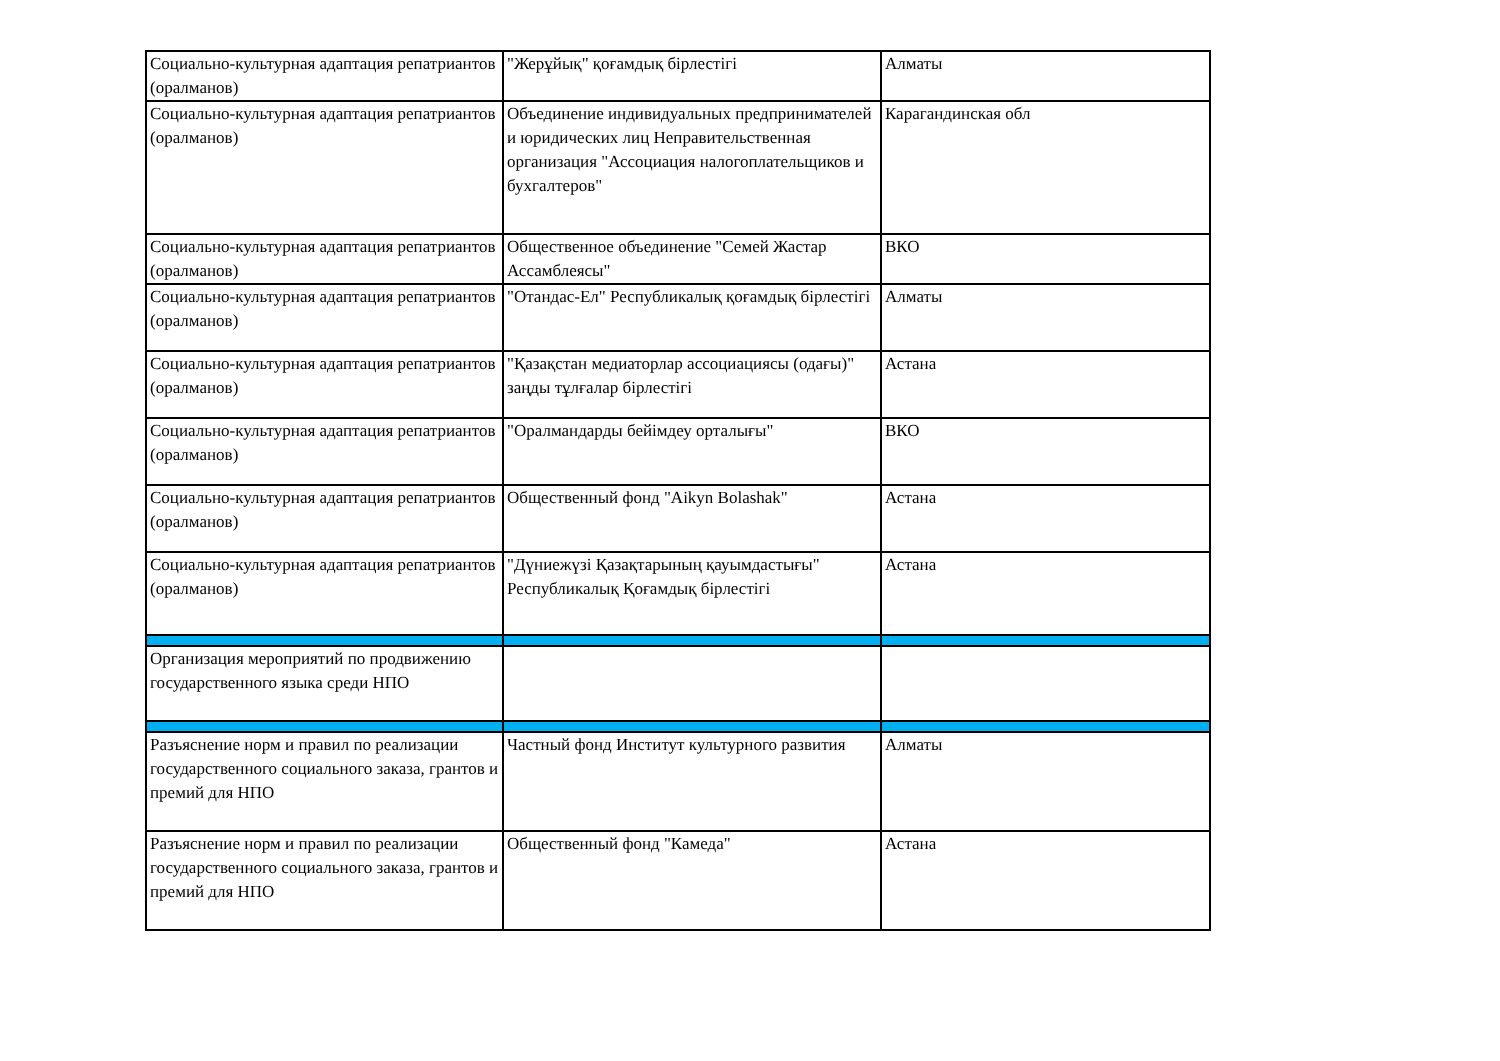| Социально-культурная адаптация репатриантов (оралманов) | "Жерұйық" қоғамдық бірлестігі | Алматы |
| Социально-культурная адаптация репатриантов (оралманов) | Объединение индивидуальных предпринимателей и юридических лиц Неправительственная организация "Ассоциация налогоплательщиков и бухгалтеров" | Карагандинская обл |
| Социально-культурная адаптация репатриантов (оралманов) | Общественное объединение "Семей Жастар Ассамблеясы" | ВКО |
| Социально-культурная адаптация репатриантов (оралманов) | "Отандас-Ел" Республикалық қоғамдық бірлестігі | Алматы |
| Социально-культурная адаптация репатриантов (оралманов) | "Қазақстан медиаторлар ассоциациясы (одағы)" заңды тұлғалар бірлестігі | Астана |
| Социально-культурная адаптация репатриантов (оралманов) | "Оралмандарды бейімдеу орталығы" | ВКО |
| Социально-культурная адаптация репатриантов (оралманов) | Общественный фонд "Aikyn Bolashak" | Астана |
| Социально-культурная адаптация репатриантов (оралманов) | "Дүниежүзі Қазақтарының қауымдастығы" Республикалық Қоғамдық бірлестігі | Астана |
| Организация мероприятий по продвижению государственного языка среди НПО | | |
| Разъяснение норм и правил по реализации государственного социального заказа, грантов и премий для НПО | Частный фонд Институт культурного развития | Алматы |
| Разъяснение норм и правил по реализации государственного социального заказа, грантов и премий для НПО | Общественный фонд "Камеда" | Астана |